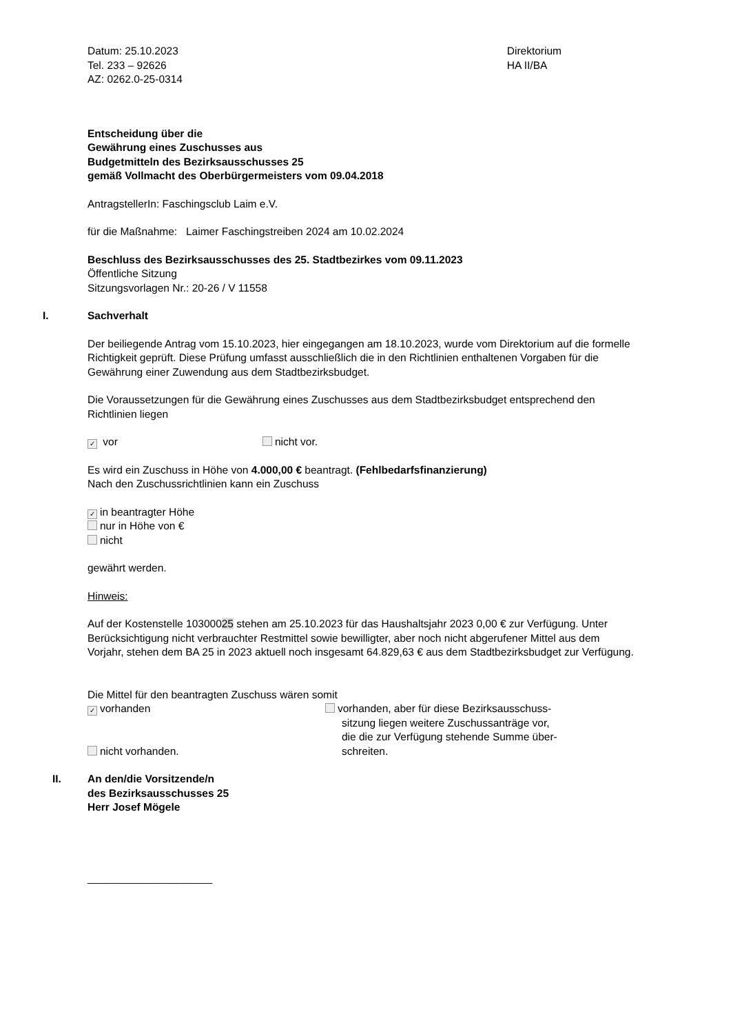Datum: 25.10.2023
Tel. 233 – 92626
AZ: 0262.0-25-0314
Direktorium
HA II/BA
Entscheidung über die
Gewährung eines Zuschusses aus
Budgetmitteln des Bezirksausschusses 25
gemäß Vollmacht des Oberbürgermeisters vom 09.04.2018
AntragstellerIn: Faschingsclub Laim e.V.
für die Maßnahme: Laimer Faschingstreiben 2024 am 10.02.2024
Beschluss des Bezirksausschusses des 25. Stadtbezirkes vom 09.11.2023
Öffentliche Sitzung
Sitzungsvorlagen Nr.: 20-26 / V 11558
I. Sachverhalt
Der beiliegende Antrag vom 15.10.2023, hier eingegangen am 18.10.2023, wurde vom Direktorium auf die formelle Richtigkeit geprüft. Diese Prüfung umfasst ausschließlich die in den Richtlinien enthaltenen Vorgaben für die Gewährung einer Zuwendung aus dem Stadtbezirksbudget.
Die Voraussetzungen für die Gewährung eines Zuschusses aus dem Stadtbezirksbudget entsprechend den Richtlinien liegen
✓ vor nicht vor.
Es wird ein Zuschuss in Höhe von 4.000,00 € beantragt. (Fehlbedarfsfinanzierung)
Nach den Zuschussrichtlinien kann ein Zuschuss
✓ in beantragter Höhe
nur in Höhe von €
nicht
gewährt werden.
Hinweis:
Auf der Kostenstelle 10300025 stehen am 25.10.2023 für das Haushaltsjahr 2023 0,00 € zur Verfügung. Unter Berücksichtigung nicht verbrauchter Restmittel sowie bewilligter, aber noch nicht abgerufener Mittel aus dem Vorjahr, stehen dem BA 25 in 2023 aktuell noch insgesamt 64.829,63 € aus dem Stadtbezirksbudget zur Verfügung.
Die Mittel für den beantragten Zuschuss wären somit
✓ vorhanden
nicht vorhanden.
vorhanden, aber für diese Bezirksausschuss-
sitzung liegen weitere Zuschussanträge vor,
die die zur Verfügung stehende Summe über-
schreiten.
II. An den/die Vorsitzende/n
des Bezirksausschusses 25
Herr Josef Mögele
_____________________